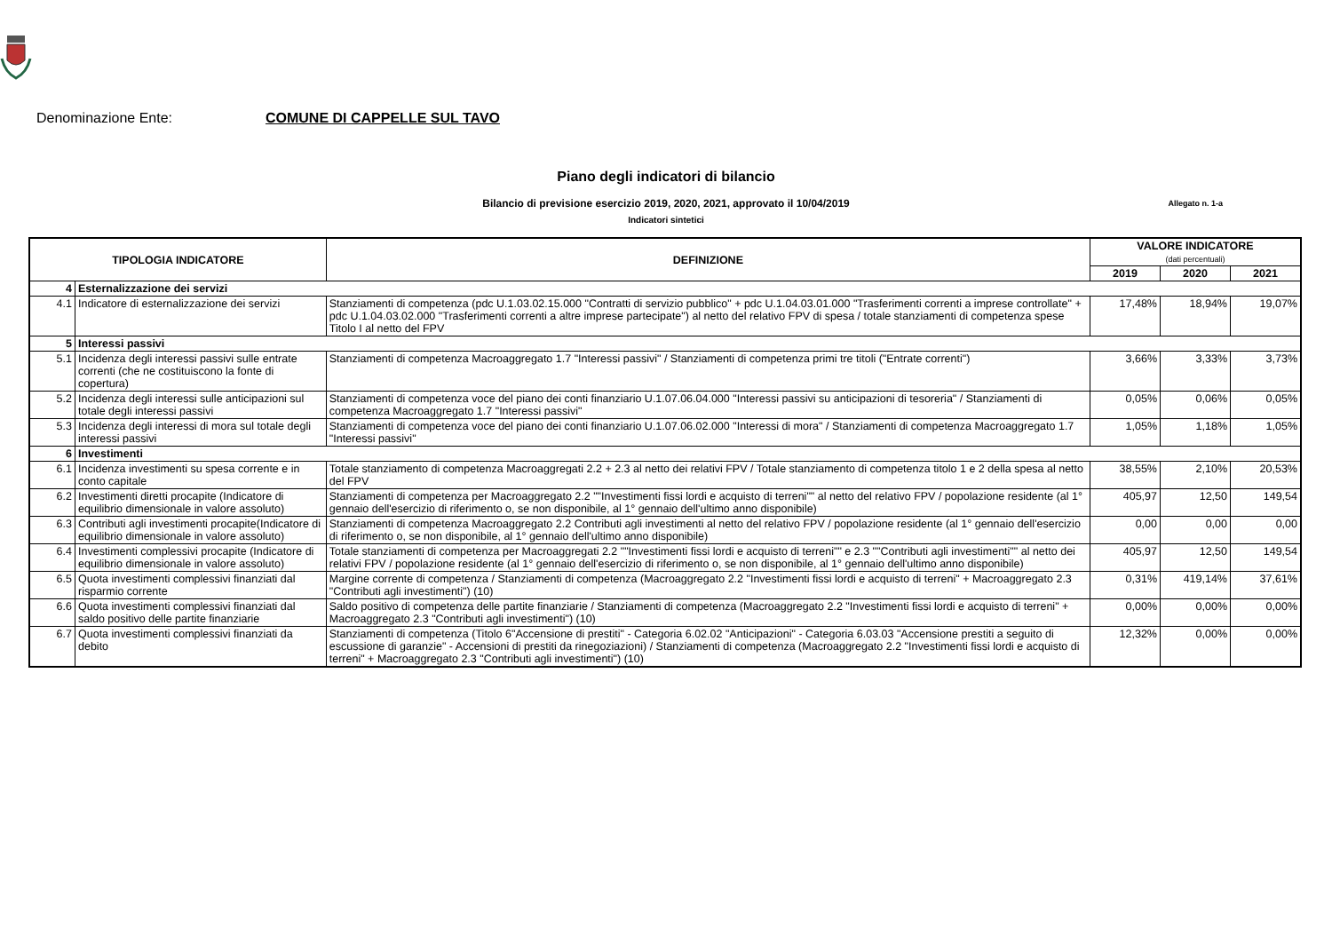Denominazione Ente: COMUNE DI CAPPELLE SUL TAVO
Piano degli indicatori di bilancio
Bilancio di previsione esercizio 2019, 2020, 2021, approvato il 10/04/2019 Allegato n. 1-a
Indicatori sintetici
| TIPOLOGIA INDICATORE | | DEFINIZIONE | VALORE INDICATORE (dati percentuali) | | |
| --- | --- | --- | --- | --- | --- |
| | | | 2019 | 2020 | 2021 |
| 4 | Esternalizzazione dei servizi | | | | |
| 4.1 | Indicatore di esternalizzazione dei servizi | Stanziamenti di competenza (pdc U.1.03.02.15.000 "Contratti di servizio pubblico" + pdc U.1.04.03.01.000 "Trasferimenti correnti a imprese controllate" + pdc U.1.04.03.02.000 "Trasferimenti correnti a altre imprese partecipate") al netto del relativo FPV di spesa / totale stanziamenti di competenza spese Titolo I al netto del FPV | 17,48% | 18,94% | 19,07% |
| 5 | Interessi passivi | | | | |
| 5.1 | Incidenza degli interessi passivi sulle entrate correnti (che ne costituiscono la fonte di copertura) | Stanziamenti di competenza Macroaggregato 1.7 "Interessi passivi" / Stanziamenti di competenza primi tre titoli ("Entrate correnti") | 3,66% | 3,33% | 3,73% |
| 5.2 | Incidenza degli interessi sulle anticipazioni sul totale degli interessi passivi | Stanziamenti di competenza voce del piano dei conti finanziario U.1.07.06.04.000 "Interessi passivi su anticipazioni di tesoreria" / Stanziamenti di competenza Macroaggregato 1.7 "Interessi passivi" | 0,05% | 0,06% | 0,05% |
| 5.3 | Incidenza degli interessi di mora sul totale degli interessi passivi | Stanziamenti di competenza voce del piano dei conti finanziario U.1.07.06.02.000 "Interessi di mora" / Stanziamenti di competenza Macroaggregato 1.7 "Interessi passivi" | 1,05% | 1,18% | 1,05% |
| 6 | Investimenti | | | | |
| 6.1 | Incidenza investimenti su spesa corrente e in conto capitale | Totale stanziamento di competenza Macroaggregati 2.2 + 2.3 al netto dei relativi FPV / Totale stanziamento di competenza titolo 1 e 2 della spesa al netto del FPV | 38,55% | 2,10% | 20,53% |
| 6.2 | Investimenti diretti procapite (Indicatore di equilibrio dimensionale in valore assoluto) | Stanziamenti di competenza per Macroaggregato 2.2 ""Investimenti fissi lordi e acquisto di terreni"" al netto del relativo FPV / popolazione residente (al 1° gennaio dell'esercizio di riferimento o, se non disponibile, al 1° gennaio dell'ultimo anno disponibile) | 405,97 | 12,50 | 149,54 |
| 6.3 | Contributi agli investimenti procapite(Indicatore di equilibrio dimensionale in valore assoluto) | Stanziamenti di competenza Macroaggregato 2.2 Contributi agli investimenti al netto del relativo FPV / popolazione residente (al 1° gennaio dell'esercizio di riferimento o, se non disponibile, al 1° gennaio dell'ultimo anno disponibile) | 0,00 | 0,00 | 0,00 |
| 6.4 | Investimenti complessivi procapite (Indicatore di equilibrio dimensionale in valore assoluto) | Totale stanziamenti di competenza per Macroaggregati 2.2 ""Investimenti fissi lordi e acquisto di terreni"" e 2.3 ""Contributi agli investimenti"" al netto dei relativi FPV / popolazione residente (al 1° gennaio dell'esercizio di riferimento o, se non disponibile, al 1° gennaio dell'ultimo anno disponibile) | 405,97 | 12,50 | 149,54 |
| 6.5 | Quota investimenti complessivi finanziati dal risparmio corrente | Margine corrente di competenza / Stanziamenti di competenza (Macroaggregato 2.2 "Investimenti fissi lordi e acquisto di terreni" + Macroaggregato 2.3 "Contributi agli investimenti") (10) | 0,31% | 419,14% | 37,61% |
| 6.6 | Quota investimenti complessivi finanziati dal saldo positivo delle partite finanziarie | Saldo positivo di competenza delle partite finanziarie / Stanziamenti di competenza (Macroaggregato 2.2 "Investimenti fissi lordi e acquisto di terreni" + Macroaggregato 2.3 "Contributi agli investimenti") (10) | 0,00% | 0,00% | 0,00% |
| 6.7 | Quota investimenti complessivi finanziati da debito | Stanziamenti di competenza (Titolo 6"Accensione di prestiti" - Categoria 6.02.02 "Anticipazioni" - Categoria 6.03.03 "Accensione prestiti a seguito di escussione di garanzie" - Accensioni di prestiti da rinegoziazioni) / Stanziamenti di competenza (Macroaggregato 2.2 "Investimenti fissi lordi e acquisto di terreni" + Macroaggregato 2.3 "Contributi agli investimenti") (10) | 12,32% | 0,00% | 0,00% |